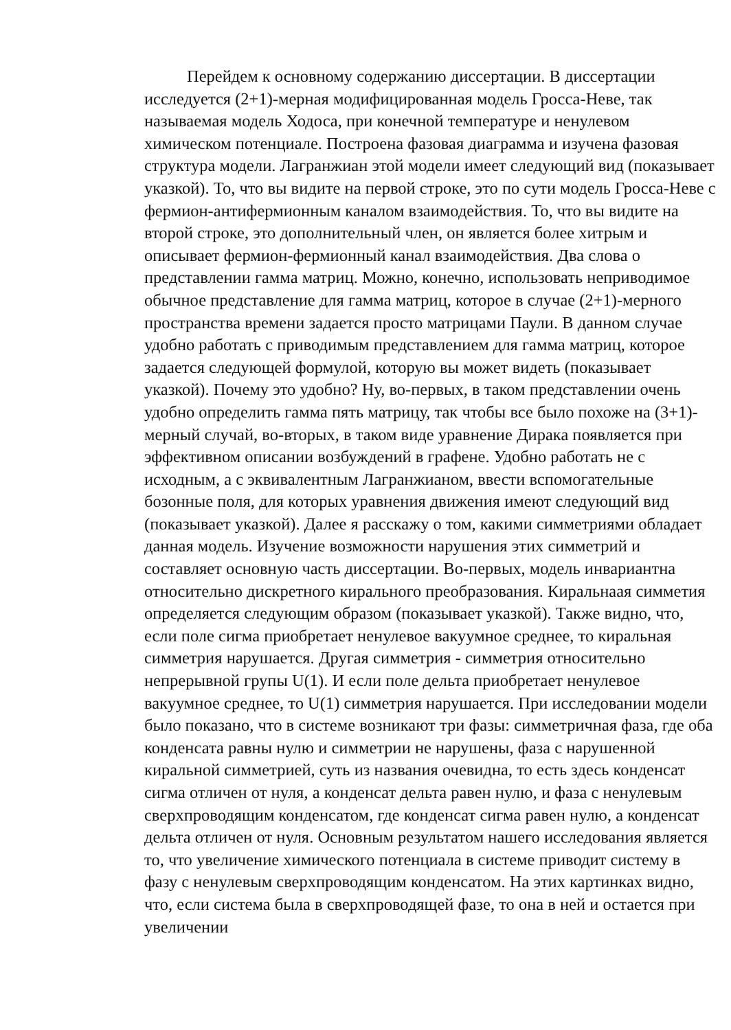Перейдем к основному содержанию диссертации. В диссертации исследуется (2+1)-мерная модифицированная модель Гросса-Неве, так называемая модель Ходоса, при конечной температуре и ненулевом химическом потенциале. Построена фазовая диаграмма и изучена фазовая структура модели. Лагранжиан этой модели имеет следующий вид (показывает указкой). То, что вы видите на первой строке, это по сути модель Гросса-Неве с фермион-антифермионным каналом взаимодействия. То, что вы видите на второй строке, это дополнительный член, он является более хитрым и описывает фермион-фермионный канал взаимодействия. Два слова о представлении гамма матриц. Можно, конечно, использовать неприводимое обычное представление для гамма матриц, которое в случае (2+1)-мерного пространства времени задается просто матрицами Паули. В данном случае удобно работать с приводимым представлением для гамма матриц, которое задается следующей формулой, которую вы может видеть (показывает указкой). Почему это удобно? Ну, во-первых, в таком представлении очень удобно определить гамма пять матрицу, так чтобы все было похоже на (3+1)-мерный случай, во-вторых, в таком виде уравнение Дирака появляется при эффективном описании возбуждений в графене. Удобно работать не с исходным, а с эквивалентным Лагранжианом, ввести вспомогательные бозонные поля, для которых уравнения движения имеют следующий вид (показывает указкой). Далее я расскажу о том, какими симметриями обладает данная модель. Изучение возможности нарушения этих симметрий и составляет основную часть диссертации. Во-первых, модель инвариантна относительно дискретного кирального преобразования. Киральнаая симметия определяется следующим образом (показывает указкой). Также видно, что, если поле сигма приобретает ненулевое вакуумное среднее, то киральная симметрия нарушается. Другая симметрия - симметрия относительно непрерывной групы U(1). И если поле дельта приобретает ненулевое вакуумное среднее, то U(1) симметрия нарушается. При исследовании модели было показано, что в системе возникают три фазы: симметричная фаза, где оба конденсата равны нулю и симметрии не нарушены, фаза с нарушенной киральной симметрией, суть из названия очевидна, то есть здесь конденсат сигма отличен от нуля, а конденсат дельта равен нулю, и фаза с ненулевым сверхпроводящим конденсатом, где конденсат сигма равен нулю, а конденсат дельта отличен от нуля. Основным результатом нашего исследования является то, что увеличение химического потенциала в системе приводит систему в фазу с ненулевым сверхпроводящим конденсатом. На этих картинках видно, что, если система была в сверхпроводящей фазе, то она в ней и остается при увеличении